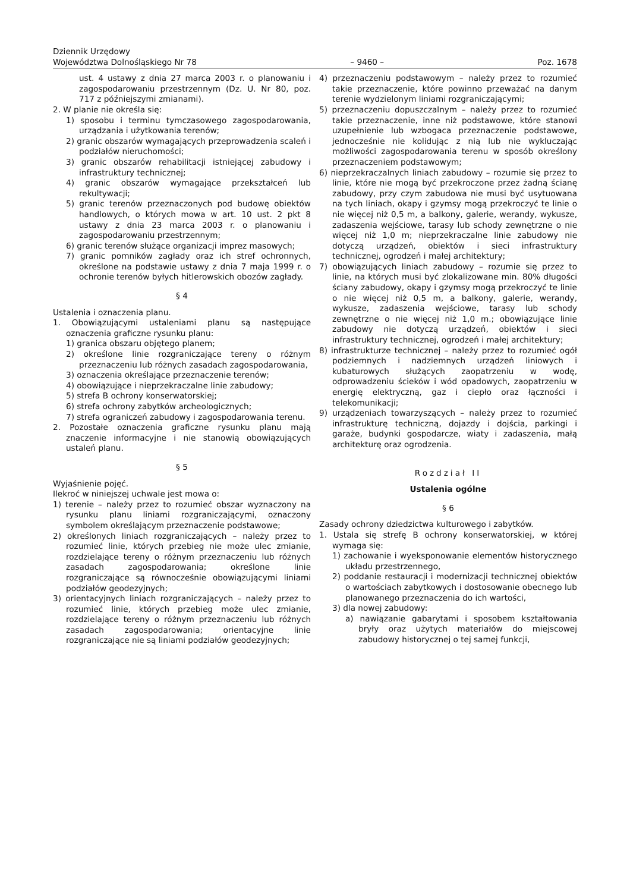Dziennik Urzędowy
Województwa Dolnośląskiego Nr 78
– 9460 –
Poz. 1678
ust. 4 ustawy z dnia 27 marca 2003 r. o planowaniu i zagospodarowaniu przestrzennym (Dz. U. Nr 80, poz. 717 z późniejszymi zmianami).
2. W planie nie określa się:
1) sposobu i terminu tymczasowego zagospodarowania, urządzania i użytkowania terenów;
2) granic obszarów wymagających przeprowadzenia scaleń i podziałów nieruchomości;
3) granic obszarów rehabilitacji istniejącej zabudowy i infrastruktury technicznej;
4) granic obszarów wymagające przekształceń lub rekultywacji;
5) granic terenów przeznaczonych pod budowę obiektów handlowych, o których mowa w art. 10 ust. 2 pkt 8 ustawy z dnia 23 marca 2003 r. o planowaniu i zagospodarowaniu przestrzennym;
6) granic terenów służące organizacji imprez masowych;
7) granic pomników zagłady oraz ich stref ochronnych, określone na podstawie ustawy z dnia 7 maja 1999 r. o ochronie terenów byłych hitlerowskich obozów zagłady.
§ 4
Ustalenia i oznaczenia planu.
1. Obowiązującymi ustaleniami planu są następujące oznaczenia graficzne rysunku planu:
1) granica obszaru objętego planem;
2) określone linie rozgraniczające tereny o różnym przeznaczeniu lub różnych zasadach zagospodarowania,
3) oznaczenia określające przeznaczenie terenów;
4) obowiązujące i nieprzekraczalne linie zabudowy;
5) strefa B ochrony konserwatorskiej;
6) strefa ochrony zabytków archeologicznych;
7) strefa ograniczeń zabudowy i zagospodarowania terenu.
2. Pozostałe oznaczenia graficzne rysunku planu mają znaczenie informacyjne i nie stanowią obowiązujących ustaleń planu.
§ 5
Wyjaśnienie pojęć.
Ilekroć w niniejszej uchwale jest mowa o:
1) terenie – należy przez to rozumieć obszar wyznaczony na rysunku planu liniami rozgraniczającymi, oznaczony symbolem określającym przeznaczenie podstawowe;
2) określonych liniach rozgraniczających – należy przez to rozumieć linie, których przebieg nie może ulec zmianie, rozdzielające tereny o różnym przeznaczeniu lub różnych zasadach zagospodarowania; określone linie rozgraniczające są równocześnie obowiązującymi liniami podziałów geodezyjnych;
3) orientacyjnych liniach rozgraniczających – należy przez to rozumieć linie, których przebieg może ulec zmianie, rozdzielające tereny o różnym przeznaczeniu lub różnych zasadach zagospodarowania; orientacyjne linie rozgraniczające nie są liniami podziałów geodezyjnych;
4) przeznaczeniu podstawowym – należy przez to rozumieć takie przeznaczenie, które powinno przeważać na danym terenie wydzielonym liniami rozgraniczającymi;
5) przeznaczeniu dopuszczalnym – należy przez to rozumieć takie przeznaczenie, inne niż podstawowe, które stanowi uzupełnienie lub wzbogaca przeznaczenie podstawowe, jednocześnie nie kolidując z nią lub nie wykluczając możliwości zagospodarowania terenu w sposób określony przeznaczeniem podstawowym;
6) nieprzekraczalnych liniach zabudowy – rozumie się przez to linie, które nie mogą być przekroczone przez żadną ścianę zabudowy, przy czym zabudowa nie musi być usytuowana na tych liniach, okapy i gzymsy mogą przekroczyć te linie o nie więcej niż 0,5 m, a balkony, galerie, werandy, wykusze, zadaszenia wejściowe, tarasy lub schody zewnętrzne o nie więcej niż 1,0 m; nieprzekraczalne linie zabudowy nie dotyczą urządzeń, obiektów i sieci infrastruktury technicznej, ogrodzeń i małej architektury;
7) obowiązujących liniach zabudowy – rozumie się przez to linie, na których musi być zlokalizowane min. 80% długości ściany zabudowy, okapy i gzymsy mogą przekroczyć te linie o nie więcej niż 0,5 m, a balkony, galerie, werandy, wykusze, zadaszenia wejściowe, tarasy lub schody zewnętrzne o nie więcej niż 1,0 m.; obowiązujące linie zabudowy nie dotyczą urządzeń, obiektów i sieci infrastruktury technicznej, ogrodzeń i małej architektury;
8) infrastrukturze technicznej – należy przez to rozumieć ogół podziemnych i nadziemnych urządzeń liniowych i kubaturowych służących zaopatrzeniu w wodę, odprowadzeniu ścieków i wód opadowych, zaopatrzeniu w energię elektryczną, gaz i ciepło oraz łączności i telekomunikacji;
9) urządzeniach towarzyszących – należy przez to rozumieć infrastrukturę techniczną, dojazdy i dojścia, parkingi i garaże, budynki gospodarcze, wiaty i zadaszenia, małą architekturę oraz ogrodzenia.
Rozdział II
Ustalenia ogólne
§ 6
Zasady ochrony dziedzictwa kulturowego i zabytków.
1. Ustala się strefę B ochrony konserwatorskiej, w której wymaga się:
1) zachowanie i wyeksponowanie elementów historycznego układu przestrzennego,
2) poddanie restauracji i modernizacji technicznej obiektów o wartościach zabytkowych i dostosowanie obecnego lub planowanego przeznaczenia do ich wartości,
3) dla nowej zabudowy:
a) nawiązanie gabarytami i sposobem kształtowania bryły oraz użytych materiałów do miejscowej zabudowy historycznej o tej samej funkcji,